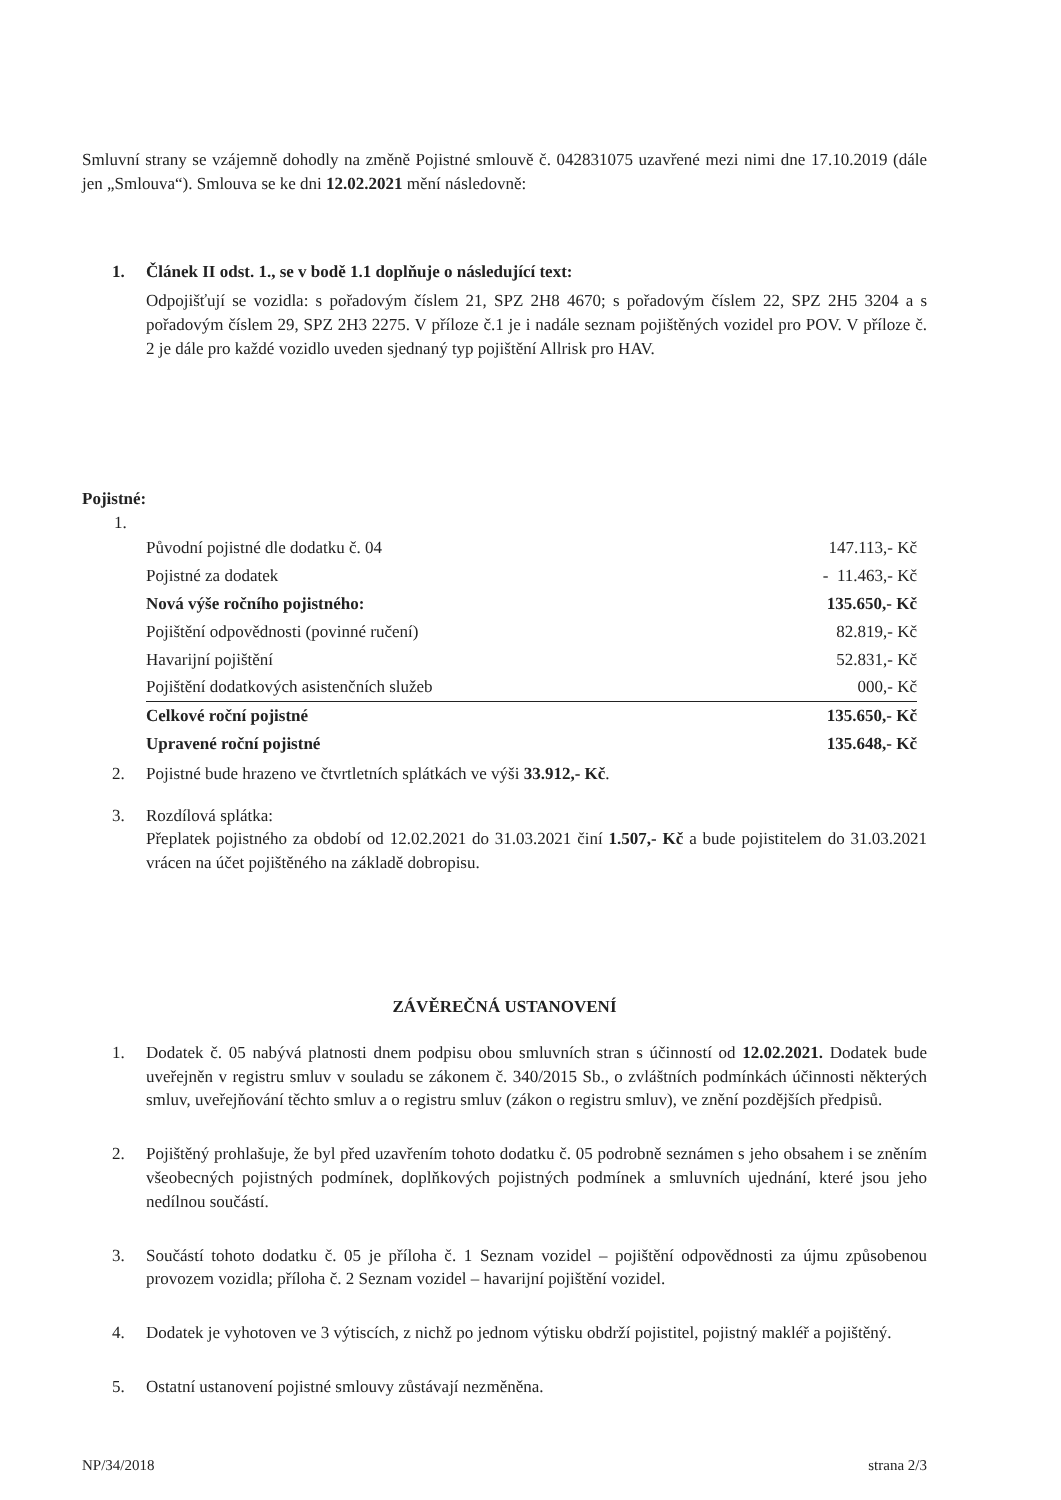Smluvní strany se vzájemně dohodly na změně Pojistné smlouvě č. 042831075 uzavřené mezi nimi dne 17.10.2019 (dále jen „Smlouva“). Smlouva se ke dni 12.02.2021 mění následovně:
1. Článek II odst. 1., se v bodě 1.1 doplňuje o následující text:
Odpojišťují se vozidla: s pořadovým číslem 21, SPZ 2H8 4670; s pořadovým číslem 22, SPZ 2H5 3204 a s pořadovým číslem 29, SPZ 2H3 2275. V příloze č.1 je i nadále seznam pojištěných vozidel pro POV. V příloze č. 2 je dále pro každé vozidlo uveden sjednaný typ pojištění Allrisk pro HAV.
Pojistné:
1.
| Původní pojistné dle dodatku č. 04 | 147.113,- Kč |
| Pojistné za dodatek | - 11.463,- Kč |
| Nová výše ročního pojistného: | 135.650,- Kč |
| Pojištění odpovědnosti (povinné ručení) | 82.819,- Kč |
| Havarijní pojištění | 52.831,- Kč |
| Pojištění dodatkových asistenčních služeb | 000,- Kč |
| Celkové roční pojistné | 135.650,- Kč |
| Upravené roční pojistné | 135.648,- Kč |
2. Pojistné bude hrazeno ve čtvrtletních splátkách ve výši 33.912,- Kč.
3. Rozdílová splátka:
Přeplatek pojistného za období od 12.02.2021 do 31.03.2021 činí 1.507,- Kč a bude pojistitelem do 31.03.2021 vrácen na účet pojištěného na základě dobropisu.
ZÁVĚREČNÁ USTANOVENÍ
1. Dodatek č. 05 nabývá platnosti dnem podpisu obou smluvních stran s účinností od 12.02.2021. Dodatek bude uveřejněn v registru smluv v souladu se zákonem č. 340/2015 Sb., o zvláštních podmínkách účinnosti některých smluv, uveřejňování těchto smluv a o registru smluv (zákon o registru smluv), ve znění pozdějších předpisů.
2. Pojištěný prohlašuje, že byl před uzavřením tohoto dodatku č. 05 podrobně seznámen s jeho obsahem i se zněním všeobecných pojistných podmínek, doplňkových pojistných podmínek a smluvních ujednání, které jsou jeho nedílnou součástí.
3. Součástí tohoto dodatku č. 05 je příloha č. 1 Seznam vozidel – pojištění odpovědnosti za újmu způsobenou provozem vozidla; příloha č. 2 Seznam vozidel – havarijní pojištění vozidel.
4. Dodatek je vyhotoven ve 3 výtiscích, z nichž po jednom výtisku obdrží pojistitel, pojistný makléř a pojištěný.
5. Ostatní ustanovení pojistné smlouvy zůstávají nezměněna.
NP/34/2018 strana 2/3